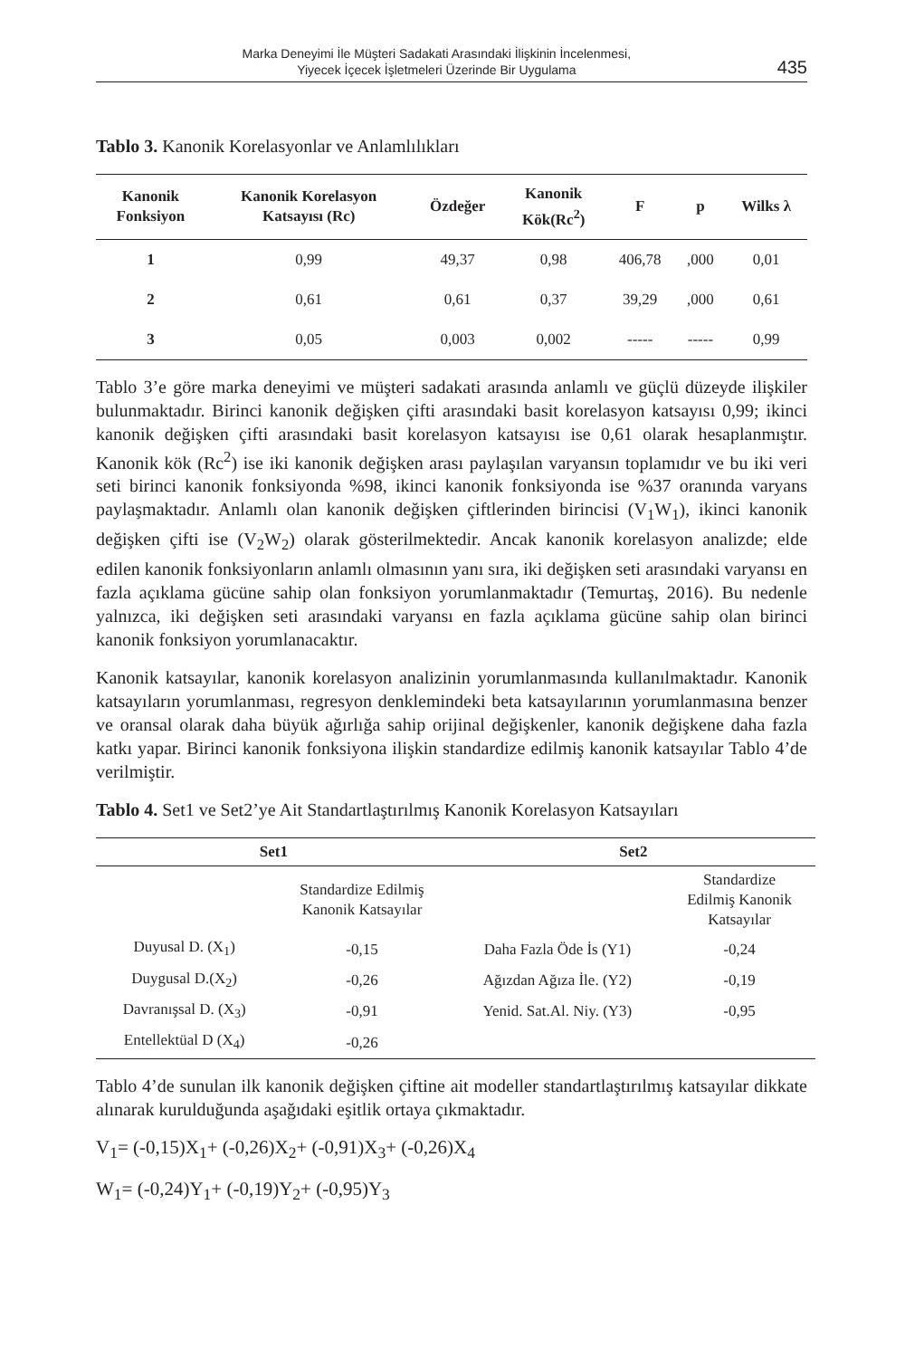Marka Deneyimi İle Müşteri Sadakati Arasındaki İlişkinin İncelenmesi,
Yiyecek İçecek İşletmeleri Üzerinde Bir Uygulama
435
Tablo 3. Kanonik Korelasyonlar ve Anlamlılıkları
| Kanonik Fonksiyon | Kanonik Korelasyon Katsayısı (Rc) | Özdeğer | Kanonik Kök(Rc<sup>2</sup>) | F | p | Wilks λ |
| --- | --- | --- | --- | --- | --- | --- |
| 1 | 0,99 | 49,37 | 0,98 | 406,78 | ,000 | 0,01 |
| 2 | 0,61 | 0,61 | 0,37 | 39,29 | ,000 | 0,61 |
| 3 | 0,05 | 0,003 | 0,002 | ----- | ----- | 0,99 |
Tablo 3’e göre marka deneyimi ve müşteri sadakati arasında anlamlı ve güçlü düzeyde ilişkiler bulunmaktadır. Birinci kanonik değişken çifti arasındaki basit korelasyon katsayısı 0,99; ikinci kanonik değişken çifti arasındaki basit korelasyon katsayısı ise 0,61 olarak hesaplanmıştır. Kanonik kök (Rc<sup>2</sup>) ise iki kanonik değişken arası paylaşılan varyansın toplamıdır ve bu iki veri seti birinci kanonik fonksiyonda %98, ikinci kanonik fonksiyonda ise %37 oranında varyans paylaşmaktadır. Anlamlı olan kanonik değişken çiftlerinden birincisi (V<sub>1</sub>W<sub>1</sub>), ikinci kanonik değişken çifti ise (V<sub>2</sub>W<sub>2</sub>) olarak gösterilmektedir. Ancak kanonik korelasyon analizde; elde edilen kanonik fonksiyonların anlamlı olmasının yanı sıra, iki değişken seti arasındaki varyansı en fazla açıklama gücüne sahip olan fonksiyon yorumlanmaktadır (Temurtaş, 2016). Bu nedenle yalnızca, iki değişken seti arasındaki varyansı en fazla açıklama gücüne sahip olan birinci kanonik fonksiyon yorumlanacaktır.
Kanonik katsayılar, kanonik korelasyon analizinin yorumlanmasında kullanılmaktadır. Kanonik katsayıların yorumlanması, regresyon denklemindeki beta katsayılarının yorumlanmasına benzer ve oransal olarak daha büyük ağırlığa sahip orijinal değişkenler, kanonik değişkene daha fazla katkı yapar. Birinci kanonik fonksiyona ilişkin standardize edilmiş kanonik katsayılar Tablo 4’de verilmiştir.
Tablo 4. Set1 ve Set2’ye Ait Standartlaştırılmış Kanonik Korelasyon Katsayıları
| Set1 | | Set2 | |
| --- | --- | --- | --- |
| | Standardize Edilmiş Kanonik Katsayılar | | Standardize Edilmiş Kanonik Katsayılar |
| Duyusal D. (X<sub>1</sub>) | -0,15 | Daha Fazla Öde İs (Y1) | -0,24 |
| Duygusal D.(X<sub>2</sub>) | -0,26 | Ağızdan Ağıza İle. (Y2) | -0,19 |
| Davranışsal D. (X<sub>3</sub>) | -0,91 | Yenid. Sat.Al. Niy. (Y3) | -0,95 |
| Entellektüal D (X<sub>4</sub>) | -0,26 | | |
Tablo 4’de sunulan ilk kanonik değişken çiftine ait modeller standartlaştırılmış katsayılar dikkate alınarak kurulduğunda aşağıdaki eşitlik ortaya çıkmaktadır.
V<sub>1</sub>= (-0,15)X<sub>1</sub>+ (-0,26)X<sub>2</sub>+ (-0,91)X<sub>3</sub>+ (-0,26)X<sub>4</sub>
W<sub>1</sub>= (-0,24)Y<sub>1</sub>+ (-0,19)Y<sub>2</sub>+ (-0,95)Y<sub>3</sub>